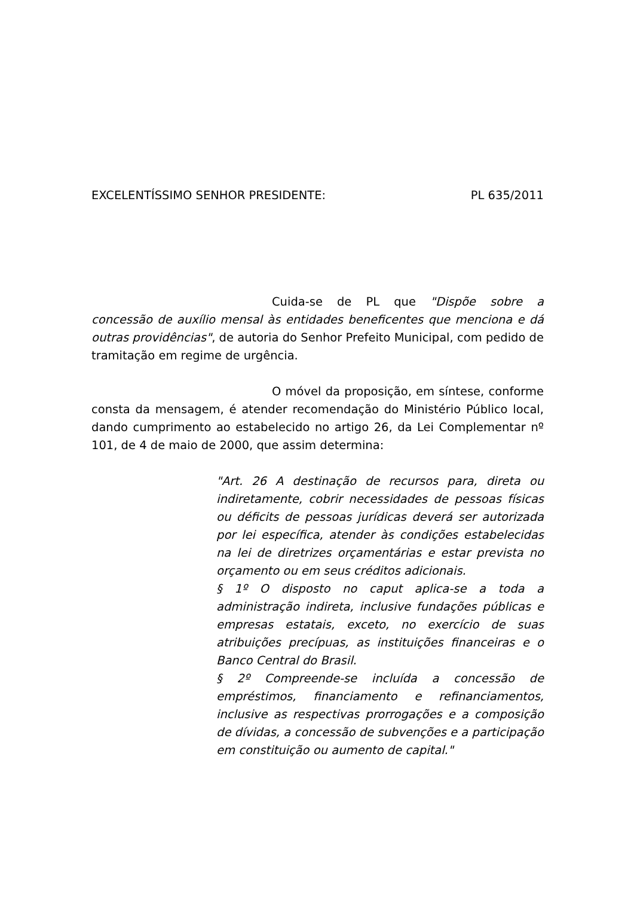EXCELENTÍSSIMO SENHOR PRESIDENTE: PL 635/2011
Cuida-se de PL que "Dispõe sobre a concessão de auxílio mensal às entidades beneficentes que menciona e dá outras providências", de autoria do Senhor Prefeito Municipal, com pedido de tramitação em regime de urgência.
O móvel da proposição, em síntese, conforme consta da mensagem, é atender recomendação do Ministério Público local, dando cumprimento ao estabelecido no artigo 26, da Lei Complementar nº 101, de 4 de maio de 2000, que assim determina:
"Art. 26 A destinação de recursos para, direta ou indiretamente, cobrir necessidades de pessoas físicas ou déficits de pessoas jurídicas deverá ser autorizada por lei específica, atender às condições estabelecidas na lei de diretrizes orçamentárias e estar prevista no orçamento ou em seus créditos adicionais.
§ 1º O disposto no caput aplica-se a toda a administração indireta, inclusive fundações públicas e empresas estatais, exceto, no exercício de suas atribuições precípuas, as instituições financeiras e o Banco Central do Brasil.
§ 2º Compreende-se incluída a concessão de empréstimos, financiamento e refinanciamentos, inclusive as respectivas prorrogações e a composição de dívidas, a concessão de subvenções e a participação em constituição ou aumento de capital."